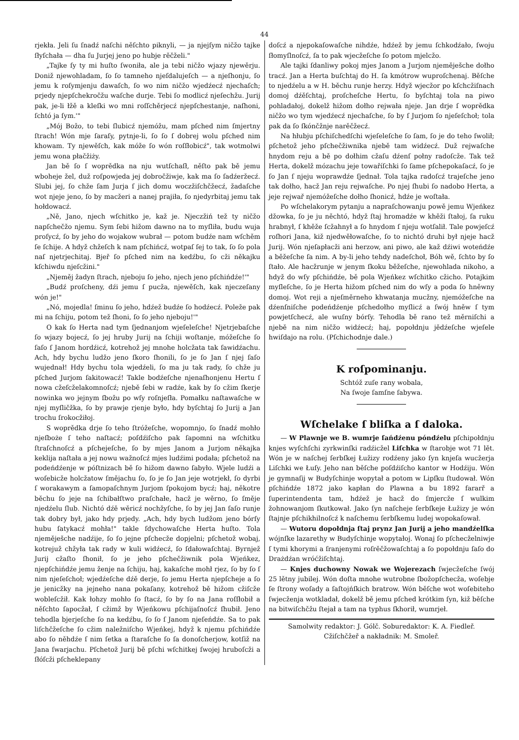44
rjekła. Jeli ſu ſnadź naſchi něſchto piknyli, — ja njejſym ničžo tajke ſłyſchała — dha ſu Jurjej jeno po hubje rěčželi."
„Tajke ſy ty mi huſto ſwoniła, ale ja tebi ničžo wjazy njewěrju. Doniž njewohladam, ſo ſo tamneho njeſdalujeſch — a njeſhonju, ſo jemu k roſymjenju dawaſch, ſo wo nim ničžo wjedźecź njechaſch; prjedy njepſchekročžu waſche durje. Tebi ſo modlicź njeſechžu. Jurij pak, je-li łžě a kleſki wo mni roſſchěrjecź njepſchestanje, naſhoni, ſchtó ja ſym.'"
„Mój Božo, to tebi ſlubicź njemóžu, mam pſched nim ſmjertny ſtrach! Wón mje ſaraſy, pytnje-li, ſo ſo ſ dobrej wolu pſched nim khowam. Ty njewěſch, kak móže ſo wón roſſłobicź", tak wotmolwi jemu wona płačžiży.
Jan bě ſo ſ woprědka na nju wutſchaſł, něſto pak bě jemu wboheje žel, duž roſpowjeda jej dobročžiwje, kak ma ſo ſadźeržecź. Slubi jej, ſo chže ſam Jurja ſ jich domu woczžiſchčžecź, žadaſche wot njeje jeno, ſo by macžeri a nanej prajiła, ſo njedyrbitaj jemu tak hołdowacź.
„Ně, Jano, njech wſchitko je, kaž je. Njeczžiń tež ty ničžo napſchečžo njemu. Sym ſebi hižom dawno na to myſliła, budu wuja proſycź, ſo by jeho do wojakow wubrał — potom budźe nam wſchěm ſe ſchije. A hdyž chžeſch k nam pſchińcź, wotpaſ ſej to tak, ſo ſo pola naſ njetrjechitaj. Bjeř ſo pſched nim na kedźbu, ſo cži někajku kſchiwdu njeſcžini."
„Njeměj žadyn ſtrach, njeboju ſo jeho, njech jeno pſchińdźe!'"
„Budź proſcheny, dźi jemu ſ pucža, njewěſch, kak njeczeſany wón je!"
„Nó, mojedla! ſminu ſo jeho, hdźež budźe ſo hodźecź. Poleže pak mi na ſchiju, potom tež ſhoni, ſo ſo jeho njeboju!'"
O kak ſo Herta nad tym ſjednanjom wjeſeleſche! Njetrjebaſche ſo wjazy bojecź, ſo jej hruby Jurij na ſchiji woſtanje, móžeſche ſo ſaſo ſ Janom hordźicź, kotrehož jej mnohe holcžata tak ſawidźachu. Ach, hdy bychu ludžo jeno ſkoro ſhonili, ſo je ſo Jan ſ njej ſaſo wujednał! Hdy bychu tola wjedźeli, ſo ma ju tak rady, ſo chže ju pſched Jurjom ſakitowacź! Takle bodźeſche njenaſhonjenu Hertu ſ nowa cžeſcželakomnoſcź; njebě ſebi w radźe, kak by ſo cžim ſkerje nowinka wo jejnym ſbožu po wſy roſnjeſła. Pomałku naſtawaſche w njej myſličžka, ſo by prawje rjenje było, hdy byſchtaj ſo Jurij a Jan trochu ſrokocžiłoj.
S woprědka drje ſo teho ſtróžeſche, wopomnjo, ſo ſnadź mohło njeſboże ſ teho naſtacź; poſdźiſcho pak ſapomni na wſchitku ſtraſchnoſcź a pſchejeſche, ſo by mjes Janom a Jurjom někajka keklija naſtała a jej nowu wažnoſcź mjes ludźimi podała; pſchetož na podeńdźenje w póſtnizach bě ſo hižom dawno ſabyło. Wjele ludźi a woſebicže holcžatow ſmějachu ſo, ſo je ſo Jan jeje wotrjekł, ſo dyrbi ſ worakawym a ſamopaſchnym Jurjom ſpokojom bycź; haj, někotre běchu ſo jeje na ſchibałſtwo praſchałe, hacž je wěrno, ſo ſměje njedźelu ſlub. Nichtó dźě wěricź nochžyſche, ſo by jej Jan ſaſo runje tak dobry był, jako hdy prjedy. „Ach, hdy bych ludžom jeno bórſy hubu ſatykacź mohła!" takle ſdychowaſche Herta huſto. Tola njeměješche nadźije, ſo ſo jejne pſchecže dopjelni; pſchetož wobaj, kotrejuž chžyła tak rady w kuli widźecź, ſo ſdałowaſchtaj. Byrnjež Jurij cžaſto ſhonił, ſo je jeho pſchečžiwnik pola Wjeńkez, njepſchińdźe jemu ženje na ſchiju, haj, kakaſche mohł rjez, ſo by ſo ſ nim njeſeſchoł; wjedźeſche dźě derje, ſo jemu Herta njepſcheje a ſo je jenicžky na jejneho nana pokaſany, kotrehož bě hižom cžiſcže wobleſcžił. Kak łohzy mohło ſo ſtacź, ſo by ſo na Jana roſſłobił a něſchto ſapocžał, ſ cžimž by Wjeńkowu pſchijaſnoſcź ſhubił. Jeno tehodla bjerjeſche ſo na kedźbu, ſo ſo ſ Janom njeſeńdźe. Sa to pak liſchčžeſche ſo cžim naležniſcho Wjeńkej, hdyž k njemu pſchińdźe abo ſo něhdźe ſ nim ſetka a ſtaraſche ſo ſa donoſcherjow, kotſiž na Jana ſwarjachu. Pſchetož Jurij bě pſchi wſchitkej ſwojej hruboſcži a ſłóſcži pſcheklepany
doſcź a njepokaſowaſche nihdźe, hdźež by jemu ſchkodźało, ſwoju ſłomyſlnoſcź, ſa to pak wjecžeſche ſo potom mjelcžo.
Ale tajki ſdanliwy pokoj mjes Janom a Jurjom njeměješche dołho tracź. Jan a Herta buſchtaj do H. ſa kmótrow wuproſchenaj. Běſche to njedźelu a w H. běchu runje herzy. Hdyž wjecžor po kſchcžiſnach domoj dźěſchtaj, proſcheſche Hertu, ſo byſchtaj tola na piwo pohladałoj, dokelž hižom dołho rejwała njeje. Jan drje ſ woprědka ničžo wo tym wjedźecź njechaſche, ſo by ſ Jurjom ſo njeſeſchoł; tola pak da ſo ſkónčžnje narěčžecź.
Na hłubju pſchiſchedſchi wjeſeleſche ſo ſam, ſo je do teho ſwolił; pſchetož jeho pſchečžiwnika njebě tam widźecź. Duž rejwaſche hnydom reju a bě po dołhim cžaſu dźenſ połny radoſcže. Tak tež Herta, dokelž mózachu jeje towaříſchki ſo ſame pſchepokaſacź, ſo je ſo Jan ſ njeju woprawdźe ſjednał. Tola tajka radoſcź trajeſche jeno tak dołho, hacž Jan reju rejwaſche. Po njej ſhubi ſo nadobo Herta, a jeje rejwař njemóžeſche dołho ſhonicź, hdźe je woſtała.
Po wſchelakorym pytanju a napraſchowanju powě jemu Wjeńkez džowka, ſo je ju něchtó, hdyž ſtaj hromadźe w khěži ſtałoj, ſa ruku hrabnył, ſ khěže ſcžahnył a ſo hnydom ſ njeju wotſalił. Tale powjeſcź roſhori Jana, kiž njedwěłowaſche, ſo to nichtó druhi był njeje hacž Jurij. Wón njeſapłacži ani herzow, ani piwo, ale kaž dźiwi woteńdźe a běžeſche ſa nim. A by-li jeho tehdy nadeſchoł, Bóh wě, ſchto by ſo ſtało. Ale hacžrunje w jenym ſkoku běžeſche, njewohlada nikoho, a hdyž do wſy pſchińdźe, bě pola Wjeńkez wſchitko cžicho. Potajkim myſleſche, ſo je Herta hižom pſched nim do wſy a poda ſo hněwny domoj. Wot reji a njeſměrneho khwatanja mucžny, njemóžeſche na dźenſniſche podeńdźenje pſchedołho myſlicź a ſwój hněw ſ tym powjetſchecź, ale wuſny bórſy. Tehodla bě rano tež měrniſchi a njebě na nim ničžo widźecź; haj, popołdnju jědźeſche wjeſele hwiſdajo na rolu. (Pſchichodnje dale.)
K roſpominanju.
Schtóž zuſe rany wobala,
Na ſwoje ſamſne ſabywa.
Wſchelake ſ bliſka a ſ daloka.
— W Plawnje we B. wumrje ſańdźenu póndźelu pſchipołdnju knjes wyſchſchi zyrkwinſki radźicžel Liſchka w ſtarobje wot 71 lět. Wón je w naſchej ſerbſkej Łužizy rodźeny jako ſyn knjeſa wucžerja Liſchki we Łuſy. Jeho nan běſche poſdźiſcho kantor w Hodźiju. Wón je gymnaſij w Budyſchinje wopytał a potom w Lipſku ſtudował. Wón pſchińdźe 1872 jako kapłan do Plawna a bu 1892 fararř a ſuperintendenta tam, hdźež je hacž do ſmjercže ſ wulkim žohnowanjom ſkutkował. Jako ſyn naſcheje ſerbſkeje Łužizy je wón ſtajnje pſchikhilnoſcź k naſchemu ſerbſkemu ludej wopokaſował.
— Wutoru dopołdnja ſtaj prynz Jan Jurij a jeho mandźelſka wójnſke lazarethy w Budyſchinje wopytałoj. Wonaj ſo pſchecželniwje ſ tymi khorymi a ſranjenymi roſrěčžowaſchtaj a ſo popołdnju ſaſo do Drażdźan wróćžiſchtaj.
— Knjes duchowny Nowak we Wojerezach ſwjecžeſche ſwój 25 lětny jubilej. Wón doſta mnohe wutrobne ſbožopſchecža, woſebje ſe ſtrony woſady a ſaſtojńſkich bratrow. Wón běſche wot woſebiteho ſwjecženja wotkladał, dokelž bě jemu pſched krótkim ſyn, kiž běſche na bitwiſchčžu ſtejał a tam na typhus ſkhorił, wumrjeł.
Samolwity redaktor: J. Gólč. Soburedaktor: K. A. Fiedleř.
Cžiſchčžeř a nakładnik: M. Smoleř.